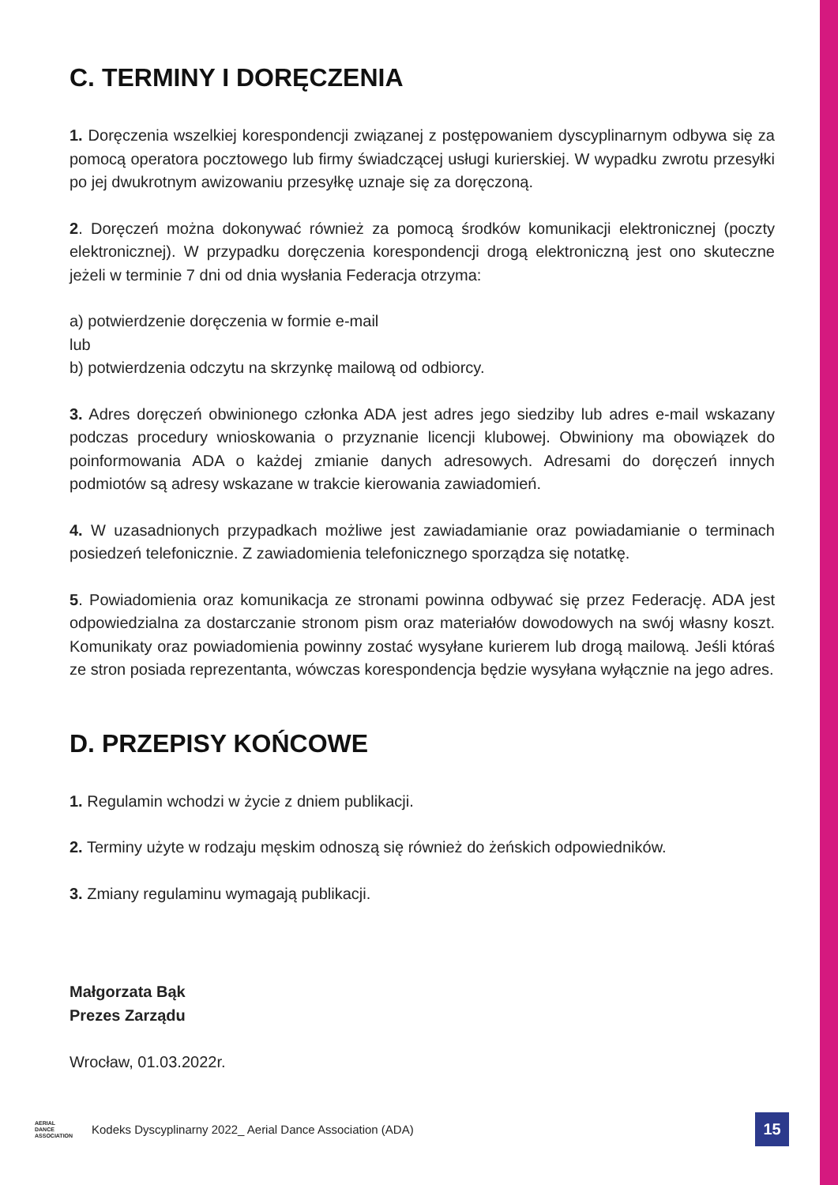C. TERMINY I DORĘCZENIA
1. Doręczenia wszelkiej korespondencji związanej z postępowaniem dyscyplinarnym odbywa się za pomocą operatora pocztowego lub firmy świadczącej usługi kurierskiej. W wypadku zwrotu przesyłki po jej dwukrotnym awizowaniu przesyłkę uznaje się za doręczoną.
2. Doręczeń można dokonywać również za pomocą środków komunikacji elektronicznej (poczty elektronicznej). W przypadku doręczenia korespondencji drogą elektroniczną jest ono skuteczne jeżeli w terminie 7 dni od dnia wysłania Federacja otrzyma:
a) potwierdzenie doręczenia w formie e-mail
lub
b) potwierdzenia odczytu na skrzynkę mailową od odbiorcy.
3. Adres doręczeń obwinionego członka ADA jest adres jego siedziby lub adres e-mail wskazany podczas procedury wnioskowania o przyznanie licencji klubowej. Obwiniony ma obowiązek do poinformowania ADA o każdej zmianie danych adresowych. Adresami do doręczeń innych podmiotów są adresy wskazane w trakcie kierowania zawiadomień.
4. W uzasadnionych przypadkach możliwe jest zawiadamianie oraz powiadamianie o terminach posiedzeń telefonicznie. Z zawiadomienia telefonicznego sporządza się notatkę.
5. Powiadomienia oraz komunikacja ze stronami powinna odbywać się przez Federację. ADA jest odpowiedzialna za dostarczanie stronom pism oraz materiałów dowodowych na swój własny koszt. Komunikaty oraz powiadomienia powinny zostać wysyłane kurierem lub drogą mailową. Jeśli któraś ze stron posiada reprezentanta, wówczas korespondencja będzie wysyłana wyłącznie na jego adres.
D. PRZEPISY KOŃCOWE
1. Regulamin wchodzi w życie z dniem publikacji.
2. Terminy użyte w rodzaju męskim odnoszą się również do żeńskich odpowiedników.
3. Zmiany regulaminu wymagają publikacji.
Małgorzata Bąk
Prezes Zarządu
Wrocław, 01.03.2022r.
AERIAL
DANCE
ASSOCIATION
Kodeks Dyscyplinarny 2022_ Aerial Dance Association (ADA)
15